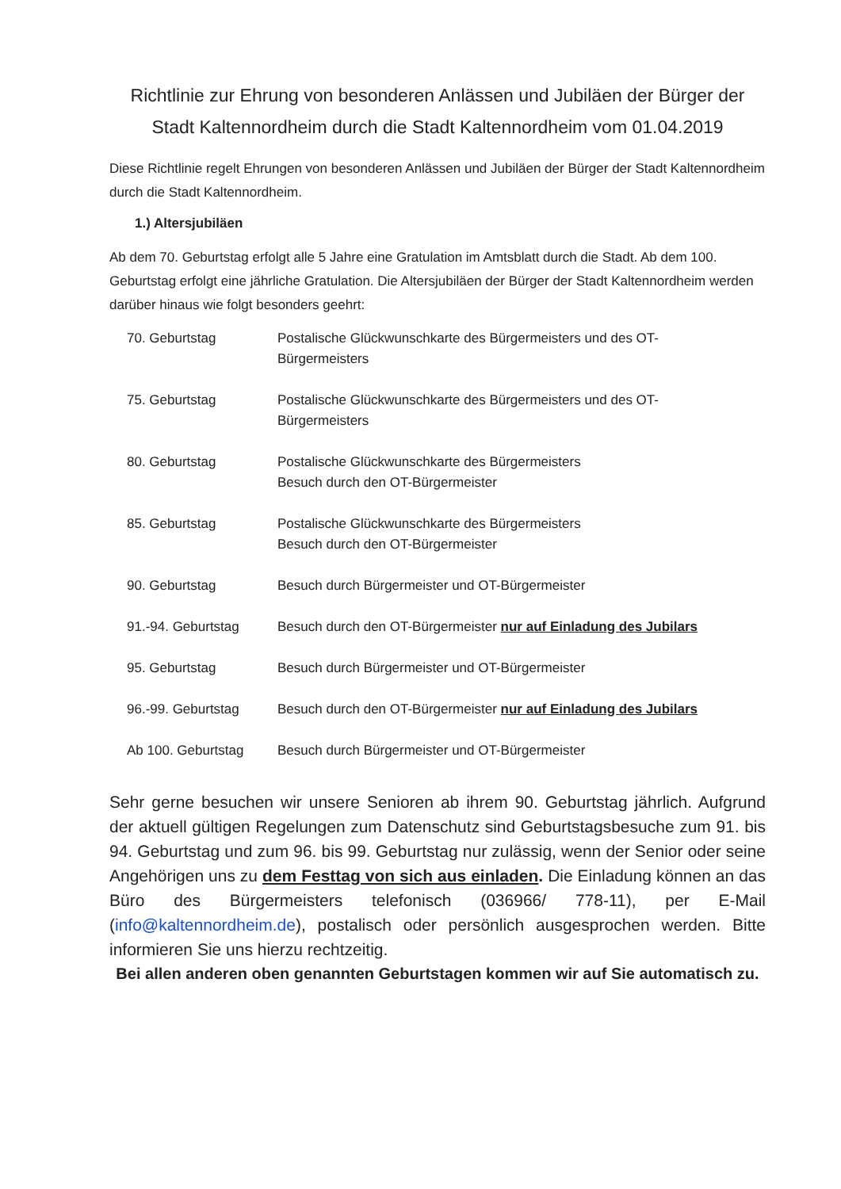Richtlinie zur Ehrung von besonderen Anlässen und Jubiläen der Bürger der Stadt Kaltennordheim durch die Stadt Kaltennordheim vom 01.04.2019
Diese Richtlinie regelt Ehrungen von besonderen Anlässen und Jubiläen der Bürger der Stadt Kaltennordheim durch die Stadt Kaltennordheim.
1.) Altersjubiläen
Ab dem 70. Geburtstag erfolgt alle 5 Jahre eine Gratulation im Amtsblatt durch die Stadt. Ab dem 100. Geburtstag erfolgt eine jährliche Gratulation. Die Altersjubiläen der Bürger der Stadt Kaltennordheim werden darüber hinaus wie folgt besonders geehrt:
| 70. Geburtstag | Postalische Glückwunschkarte des Bürgermeisters und des OT- Bürgermeisters |
| 75. Geburtstag | Postalische Glückwunschkarte des Bürgermeisters und des OT- Bürgermeisters |
| 80. Geburtstag | Postalische Glückwunschkarte des Bürgermeisters Besuch durch den OT-Bürgermeister |
| 85. Geburtstag | Postalische Glückwunschkarte des Bürgermeisters Besuch durch den OT-Bürgermeister |
| 90. Geburtstag | Besuch durch Bürgermeister und OT-Bürgermeister |
| 91.-94. Geburtstag | Besuch durch den OT-Bürgermeister nur auf Einladung des Jubilars |
| 95. Geburtstag | Besuch durch Bürgermeister und OT-Bürgermeister |
| 96.-99. Geburtstag | Besuch durch den OT-Bürgermeister nur auf Einladung des Jubilars |
| Ab 100. Geburtstag | Besuch durch Bürgermeister und OT-Bürgermeister |
Sehr gerne besuchen wir unsere Senioren ab ihrem 90. Geburtstag jährlich. Aufgrund der aktuell gültigen Regelungen zum Datenschutz sind Geburtstagsbesuche zum 91. bis 94. Geburtstag und zum 96. bis 99. Geburtstag nur zulässig, wenn der Senior oder seine Angehörigen uns zu dem Festtag von sich aus einladen. Die Einladung können an das Büro des Bürgermeisters telefonisch (036966/ 778-11), per E-Mail (info@kaltennordheim.de), postalisch oder persönlich ausgesprochen werden. Bitte informieren Sie uns hierzu rechtzeitig.
Bei allen anderen oben genannten Geburtstagen kommen wir auf Sie automatisch zu.